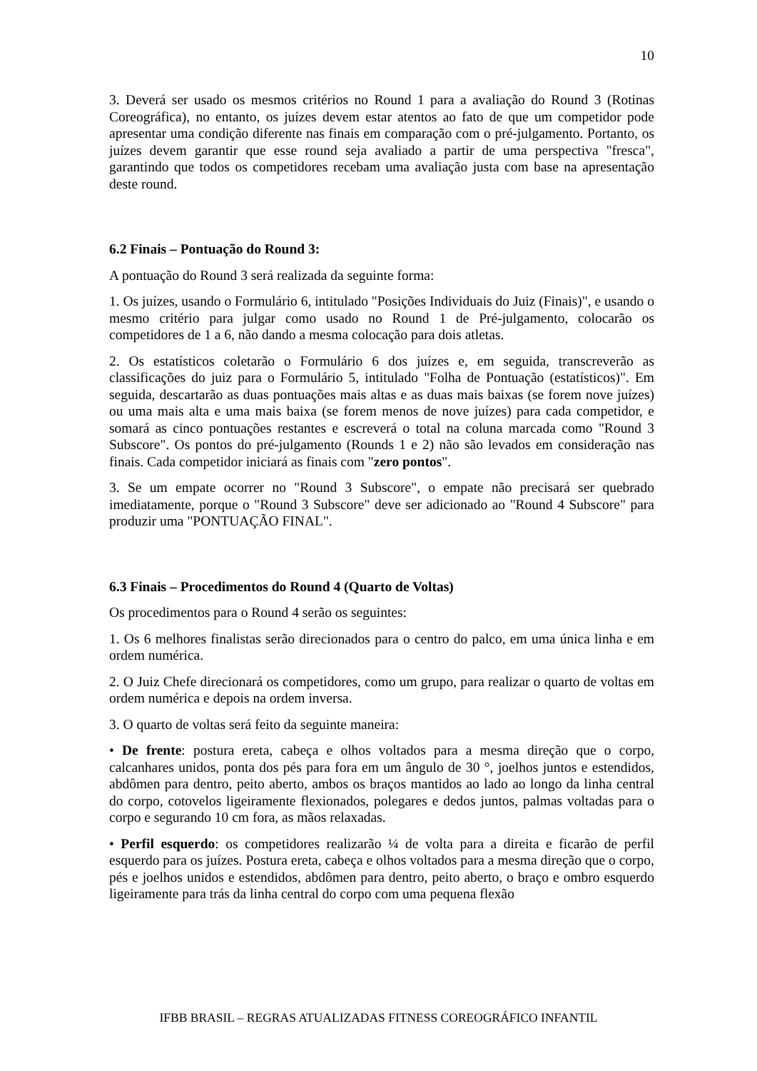10
3. Deverá ser usado os mesmos critérios no Round 1 para a avaliação do Round 3 (Rotinas Coreográfica), no entanto, os juízes devem estar atentos ao fato de que um competidor pode apresentar uma condição diferente nas finais em comparação com o pré-julgamento. Portanto, os juízes devem garantir que esse round seja avaliado a partir de uma perspectiva "fresca", garantindo que todos os competidores recebam uma avaliação justa com base na apresentação deste round.
6.2 Finais – Pontuação do Round 3:
A pontuação do Round 3 será realizada da seguinte forma:
1. Os juízes, usando o Formulário 6, intitulado "Posições Individuais do Juiz (Finais)", e usando o mesmo critério para julgar como usado no Round 1 de Pré-julgamento, colocarão os competidores de 1 a 6, não dando a mesma colocação para dois atletas.
2. Os estatísticos coletarão o Formulário 6 dos juízes e, em seguida, transcreverão as classificações do juiz para o Formulário 5, intitulado "Folha de Pontuação (estatísticos)". Em seguida, descartarão as duas pontuações mais altas e as duas mais baixas (se forem nove juízes) ou uma mais alta e uma mais baixa (se forem menos de nove juízes) para cada competidor, e somará as cinco pontuações restantes e escreverá o total na coluna marcada como "Round 3 Subscore". Os pontos do pré-julgamento (Rounds 1 e 2) não são levados em consideração nas finais. Cada competidor iniciará as finais com "zero pontos".
3. Se um empate ocorrer no "Round 3 Subscore", o empate não precisará ser quebrado imediatamente, porque o "Round 3 Subscore" deve ser adicionado ao "Round 4 Subscore" para produzir uma "PONTUAÇÃO FINAL".
6.3 Finais – Procedimentos do Round 4 (Quarto de Voltas)
Os procedimentos para o Round 4 serão os seguintes:
1. Os 6 melhores finalistas serão direcionados para o centro do palco, em uma única linha e em ordem numérica.
2. O Juiz Chefe direcionará os competidores, como um grupo, para realizar o quarto de voltas em ordem numérica e depois na ordem inversa.
3. O quarto de voltas será feito da seguinte maneira:
• De frente: postura ereta, cabeça e olhos voltados para a mesma direção que o corpo, calcanhares unidos, ponta dos pés para fora em um ângulo de 30 °, joelhos juntos e estendidos, abdômen para dentro, peito aberto, ambos os braços mantidos ao lado ao longo da linha central do corpo, cotovelos ligeiramente flexionados, polegares e dedos juntos, palmas voltadas para o corpo e segurando 10 cm fora, as mãos relaxadas.
• Perfil esquerdo: os competidores realizarão ¼ de volta para a direita e ficarão de perfil esquerdo para os juízes. Postura ereta, cabeça e olhos voltados para a mesma direção que o corpo, pés e joelhos unidos e estendidos, abdômen para dentro, peito aberto, o braço e ombro esquerdo ligeiramente para trás da linha central do corpo com uma pequena flexão
IFBB BRASIL – REGRAS ATUALIZADAS FITNESS COREOGRÁFICO INFANTIL